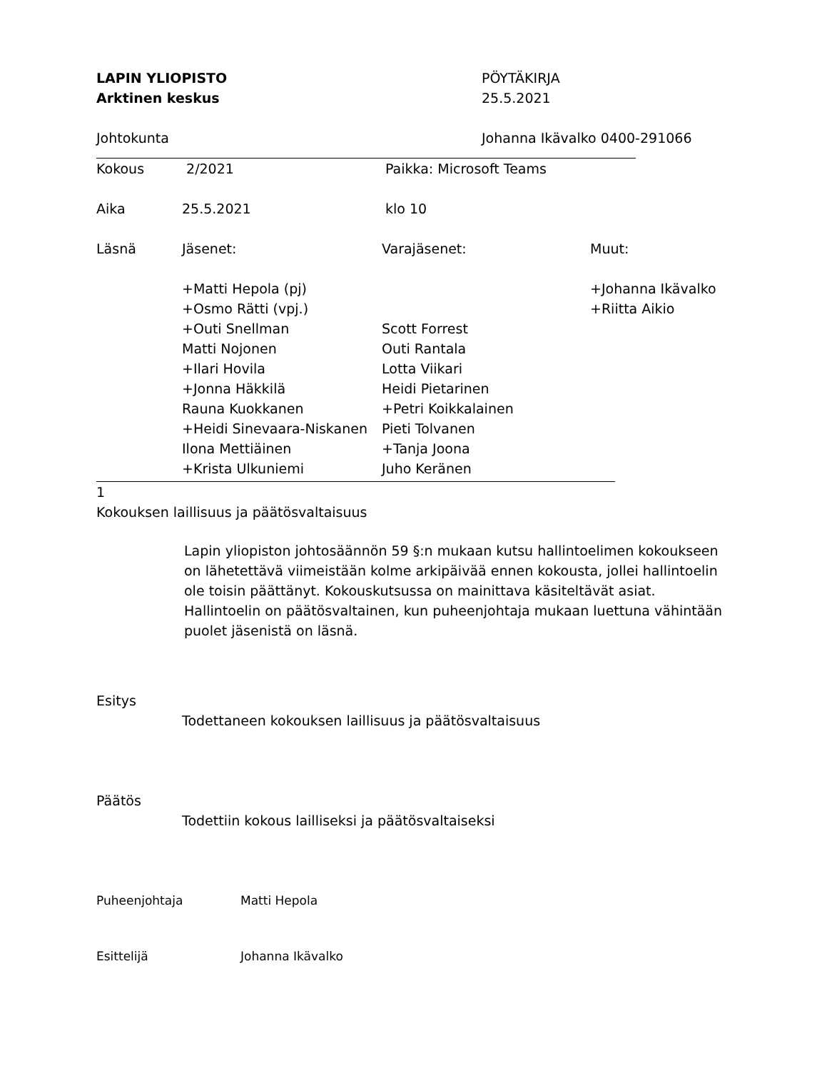LAPIN YLIOPISTO PÖYTÄKIRJA
Arktinen keskus 25.5.2021
Johtokunta Johanna Ikävalko 0400-291066
Kokous 2/2021 Paikka: Microsoft Teams
Aika 25.5.2021 klo 10
Läsnä Jäsenet: Varajäsenet: Muut:
+Matti Hepola (pj)
+Osmo Rätti (vpj.)
+Outi Snellman
Matti Nojonen
+Ilari Hovila
+Jonna Häkkilä
Rauna Kuokkanen
+Heidi Sinevaara-Niskanen
Ilona Mettiäinen
+Krista Ulkuniemi
Scott Forrest
Outi Rantala
Lotta Viikari
Heidi Pietarinen
+Petri Koikkalainen
Pieti Tolvanen
+Tanja Joona
Juho Keränen
+Johanna Ikävalko
+Riitta Aikio
1
Kokouksen laillisuus ja päätösvaltaisuus
Lapin yliopiston johtosäännön 59 §:n mukaan kutsu hallintoelimen kokoukseen on lähetettävä viimeistään kolme arkipäivää ennen kokousta, jollei hallintoelin ole toisin päättänyt. Kokouskutsussa on mainittava käsiteltävät asiat. Hallintoelin on päätösvaltainen, kun puheenjohtaja mukaan luettuna vähintään puolet jäsenistä on läsnä.
Esitys
Todettaneen kokouksen laillisuus ja päätösvaltaisuus
Päätös
Todettiin kokous lailliseksi ja päätösvaltaiseksi
Puheenjohtaja Matti Hepola
Esittelijä Johanna Ikävalko